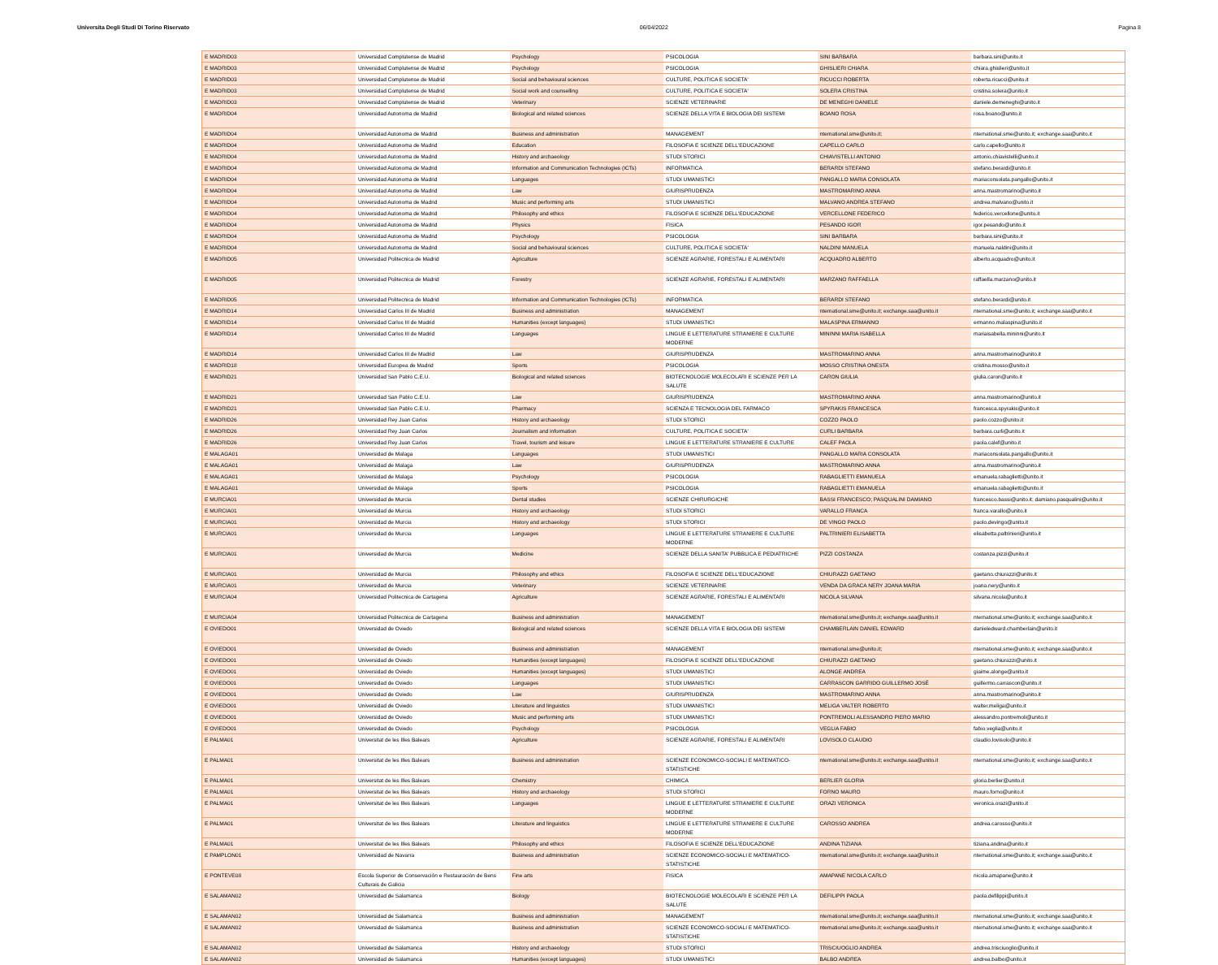Universita Degli Studi Di Torino Riservato 06/04/2022 Pagina 8
| E MADRID03 | Universidad Complutense de Madrid | Psychology | PSICOLOGIA | SINI BARBARA | barbara.sini@unito.it |
| E MADRID03 | Universidad Complutense de Madrid | Psychology | PSICOLOGIA | GHISLIERI CHIARA | chiara.ghislieri@unito.it |
| E MADRID03 | Universidad Complutense de Madrid | Social and behavioural sciences | CULTURE, POLITICA E SOCIETA' | RICUCCI ROBERTA | roberta.ricucci@unito.it |
| E MADRID03 | Universidad Complutense de Madrid | Social work and counselling | CULTURE, POLITICA E SOCIETA' | SOLERA CRISTINA | cristina.solera@unito.it |
| E MADRID03 | Universidad Complutense de Madrid | Veterinary | SCIENZE VETERINARIE | DE MENEGHI DANIELE | daniele.demeneghi@unito.it |
| E MADRID04 | Universidad Autonoma de Madrid | Biological and related sciences | SCIENZE DELLA VITA E BIOLOGIA DEI SISTEMI | BOANO ROSA | rosa.boano@unito.it |
| E MADRID04 | Universidad Autonoma de Madrid | Business and administration | MANAGEMENT | nternational.sme@unito.it; | nternational.sme@unito.it; exchange.saa@unito.it |
| E MADRID04 | Universidad Autonoma de Madrid | Education | FILOSOFIA E SCIENZE DELL'EDUCAZIONE | CAPELLO CARLO | carlo.capello@unito.it |
| E MADRID04 | Universidad Autonoma de Madrid | History and archaeology | STUDI STORICI | CHIAVISTELLI ANTONIO | antonio.chiavistelli@unito.it |
| E MADRID04 | Universidad Autonoma de Madrid | Information and Communication Technologies (ICTs) | INFORMATICA | BERARDI STEFANO | stefano.berardi@unito.it |
| E MADRID04 | Universidad Autonoma de Madrid | Languages | STUDI UMANISTICI | PANGALLO MARIA CONSOLATA | mariaconsolata.pangallo@unito.it |
| E MADRID04 | Universidad Autonoma de Madrid | Law | GIURISPRUDENZA | MASTROMARINO ANNA | anna.mastromarino@unito.it |
| E MADRID04 | Universidad Autonoma de Madrid | Music and performing arts | STUDI UMANISTICI | MALVANO ANDREA STEFANO | andrea.malvano@unito.it |
| E MADRID04 | Universidad Autonoma de Madrid | Philosophy and ethics | FILOSOFIA E SCIENZE DELL'EDUCAZIONE | VERCELLONE FEDERICO | federico.vercellone@unito.it |
| E MADRID04 | Universidad Autonoma de Madrid | Physics | FISICA | PESANDO IGOR | igor.pesando@unito.it |
| E MADRID04 | Universidad Autonoma de Madrid | Psychology | PSICOLOGIA | SINI BARBARA | barbara.sini@unito.it |
| E MADRID04 | Universidad Autonoma de Madrid | Social and behavioural sciences | CULTURE, POLITICA E SOCIETA' | NALDINI MANUELA | manuela.naldini@unito.it |
| E MADRID05 | Universidad Politecnica de Madrid | Agriculture | SCIENZE AGRARIE, FORESTALI E ALIMENTARI | ACQUADRO ALBERTO | alberto.acquadro@unito.it |
| E MADRID05 | Universidad Politecnica de Madrid | Forestry | SCIENZE AGRARIE, FORESTALI E ALIMENTARI | MARZANO RAFFAELLA | raffaella.marzano@unito.it |
| E MADRID05 | Universidad Politecnica de Madrid | Information and Communication Technologies (ICTs) | INFORMATICA | BERARDI STEFANO | stefano.berardi@unito.it |
| E MADRID14 | Universidad Carlos III de Madrid | Business and administration | MANAGEMENT | nternational.sme@unito.it; exchange.saa@unito.it | nternational.sme@unito.it; exchange.saa@unito.it |
| E MADRID14 | Universidad Carlos III de Madrid | Humanities (except languages) | STUDI UMANISTICI | MALASPINA ERMANNO | ermanno.malaspina@unito.it |
| E MADRID14 | Universidad Carlos III de Madrid | Languages | LINGUE E LETTERATURE STRANIERE E CULTURE MODERNE | MININNI MARIA ISABELLA | mariaisabella.mininni@unito.it |
| E MADRID14 | Universidad Carlos III de Madrid | Law | GIURISPRUDENZA | MASTROMARINO ANNA | anna.mastromarino@unito.it |
| E MADRID18 | Universidad Europea de Madrid | Sports | PSICOLOGIA | MOSSO CRISTINA ONESTA | cristina.mosso@unito.it |
| E MADRID21 | Universidad San Pablo C.E.U. | Biological and related sciences | BIOTECNOLOGIE MOLECOLARI E SCIENZE PER LA SALUTE | CARON GIULIA | giulia.caron@unito.it |
| E MADRID21 | Universidad San Pablo C.E.U. | Law | GIURISPRUDENZA | MASTROMARINO ANNA | anna.mastromarino@unito.it |
| E MADRID21 | Universidad San Pablo C.E.U. | Pharmacy | SCIENZA E TECNOLOGIA DEL FARMACO | SPYRAKIS FRANCESCA | francesca.spyrakis@unito.it |
| E MADRID26 | Universidad Rey Juan Carlos | History and archaeology | STUDI STORICI | COZZO PAOLO | paolo.cozzo@unito.it |
| E MADRID26 | Universidad Rey Juan Carlos | Journalism and information | CULTURE, POLITICA E SOCIETA' | CURLI BARBARA | barbara.curli@unito.it |
| E MADRID26 | Universidad Rey Juan Carlos | Travel, tourism and leisure | LINGUE E LETTERATURE STRANIERE E CULTURE | CALEF PAOLA | paola.calef@unito.it |
| E MALAGA01 | Universidad de Malaga | Languages | STUDI UMANISTICI | PANGALLO MARIA CONSOLATA | mariaconsolata.pangallo@unito.it |
| E MALAGA01 | Universidad de Malaga | Law | GIURISPRUDENZA | MASTROMARINO ANNA | anna.mastromarino@unito.it |
| E MALAGA01 | Universidad de Malaga | Psychology | PSICOLOGIA | RABAGLIETTI EMANUELA | emanuela.rabaglietti@unito.it |
| E MALAGA01 | Universidad de Malaga | Sports | PSICOLOGIA | RABAGLIETTI EMANUELA | emanuela.rabaglietti@unito.it |
| E MURCIA01 | Universidad de Murcia | Dental studies | SCIENZE CHIRURGICHE | BASSI FRANCESCO; PASQUALINI DAMIANO | francesco.bassi@unito.it; damiano.pasqualini@unito.it |
| E MURCIA01 | Universidad de Murcia | History and archaeology | STUDI STORICI | VARALLO FRANCA | franca.varallo@unito.it |
| E MURCIA01 | Universidad de Murcia | History and archaeology | STUDI STORICI | DE VINGO PAOLO | paolo.devingo@unito.it |
| E MURCIA01 | Universidad de Murcia | Languages | LINGUE E LETTERATURE STRANIERE E CULTURE MODERNE | PALTRINIERI ELISABETTA | elisabetta.paltrinieri@unito.it |
| E MURCIA01 | Universidad de Murcia | Medicine | SCIENZE DELLA SANITA' PUBBLICA E PEDIATRICHE | PIZZI COSTANZA | costanza.pizzi@unito.it |
| E MURCIA01 | Universidad de Murcia | Philosophy and ethics | FILOSOFIA E SCIENZE DELL'EDUCAZIONE | CHIURAZZI GAETANO | gaetano.chiurazzi@unito.it |
| E MURCIA01 | Universidad de Murcia | Veterinary | SCIENZE VETERINARIE | VENDA DA GRACA NERY JOANA MARIA | joana.nery@unito.it |
| E MURCIA04 | Universidad Politecnica de Cartagena | Agriculture | SCIENZE AGRARIE, FORESTALI E ALIMENTARI | NICOLA SILVANA | silvana.nicola@unito.it |
| E MURCIA04 | Universidad Politecnica de Cartagena | Business and administration | MANAGEMENT | nternational.sme@unito.it; exchange.saa@unito.it | nternational.sme@unito.it; exchange.saa@unito.it |
| E OVIEDO01 | Universidad de Oviedo | Biological and related sciences | SCIENZE DELLA VITA E BIOLOGIA DEI SISTEMI | CHAMBERLAIN DANIEL EDWARD | danieledward.chamberlain@unito.it |
| E OVIEDO01 | Universidad de Oviedo | Business and administration | MANAGEMENT | nternational.sme@unito.it; | nternational.sme@unito.it; exchange.saa@unito.it |
| E OVIEDO01 | Universidad de Oviedo | Humanities (except languages) | FILOSOFIA E SCIENZE DELL'EDUCAZIONE | CHIURAZZI GAETANO | gaetano.chiurazzi@unito.it |
| E OVIEDO01 | Universidad de Oviedo | Humanities (except languages) | STUDI UMANISTICI | ALONGE ANDREA | giaime.alonge@unito.it |
| E OVIEDO01 | Universidad de Oviedo | Languages | STUDI UMANISTICI | CARRASCON GARRIDO GUILLERMO JOSÉ | guillermo.carrascon@unito.it |
| E OVIEDO01 | Universidad de Oviedo | Law | GIURISPRUDENZA | MASTROMARINO ANNA | anna.mastromarino@unito.it |
| E OVIEDO01 | Universidad de Oviedo | Literature and linguistics | STUDI UMANISTICI | MELIGA VALTER ROBERTO | walter.meliga@unito.it |
| E OVIEDO01 | Universidad de Oviedo | Music and performing arts | STUDI UMANISTICI | PONTREMOLI ALESSANDRO PIERO MARIO | alessandro.pontremoli@unito.it |
| E OVIEDO01 | Universidad de Oviedo | Psychology | PSICOLOGIA | VEGLIA FABIO | fabio.veglia@unito.it |
| E PALMA01 | Universitat de les Illes Balears | Agriculture | SCIENZE AGRARIE, FORESTALI E ALIMENTARI | LOVISOLO CLAUDIO | claudio.lovisolo@unito.it |
| E PALMA01 | Universitat de les Illes Balears | Business and administration | SCIENZE ECONOMICO-SOCIALI E MATEMATICO-STATISTICHE | nternational.sme@unito.it; exchange.saa@unito.it | nternational.sme@unito.it; exchange.saa@unito.it |
| E PALMA01 | Universitat de les Illes Balears | Chemistry | CHIMICA | BERLIER GLORIA | gloria.berlier@unito.it |
| E PALMA01 | Universitat de les Illes Balears | History and archaeology | STUDI STORICI | FORNO MAURO | mauro.forno@unito.it |
| E PALMA01 | Universitat de les Illes Balears | Languages | LINGUE E LETTERATURE STRANIERE E CULTURE MODERNE | ORAZI VERONICA | veronica.orazi@unito.it |
| E PALMA01 | Universitat de les Illes Balears | Literature and linguistics | LINGUE E LETTERATURE STRANIERE E CULTURE MODERNE | CAROSSO ANDREA | andrea.carosso@unito.it |
| E PALMA01 | Universitat de les Illes Balears | Philosophy and ethics | FILOSOFIA E SCIENZE DELL'EDUCAZIONE | ANDINA TIZIANA | tiziana.andina@unito.it |
| E PAMPLON01 | Universidad de Navarra | Business and administration | SCIENZE ECONOMICO-SOCIALI E MATEMATICO-STATISTICHE | nternational.sme@unito.it; exchange.saa@unito.it | nternational.sme@unito.it; exchange.saa@unito.it |
| E PONTEVE08 | Escola Superior de Conservación e Restauración de Bens Culturais de Galicia | Fine arts | FISICA | AMAPANE NICOLA CARLO | nicola.amapane@unito.it |
| E SALAMAN02 | Universidad de Salamanca | Biology | BIOTECNOLOGIE MOLECOLARI E SCIENZE PER LA SALUTE | DEFILIPPI PAOLA | paola.defilippi@unito.it |
| E SALAMAN02 | Universidad de Salamanca | Business and administration | MANAGEMENT | nternational.sme@unito.it; exchange.saa@unito.it | nternational.sme@unito.it; exchange.saa@unito.it |
| E SALAMAN02 | Universidad de Salamanca | Business and administration | SCIENZE ECONOMICO-SOCIALI E MATEMATICO-STATISTICHE | nternational.sme@unito.it; exchange.saa@unito.it | nternational.sme@unito.it; exchange.saa@unito.it |
| E SALAMAN02 | Universidad de Salamanca | History and archaeology | STUDI STORICI | TRISCIUOGLIO ANDREA | andrea.trisciuoglio@unito.it |
| E SALAMAN02 | Universidad de Salamanca | Humanities (except languages) | STUDI UMANISTICI | BALBO ANDREA | andrea.balbo@unito.it |